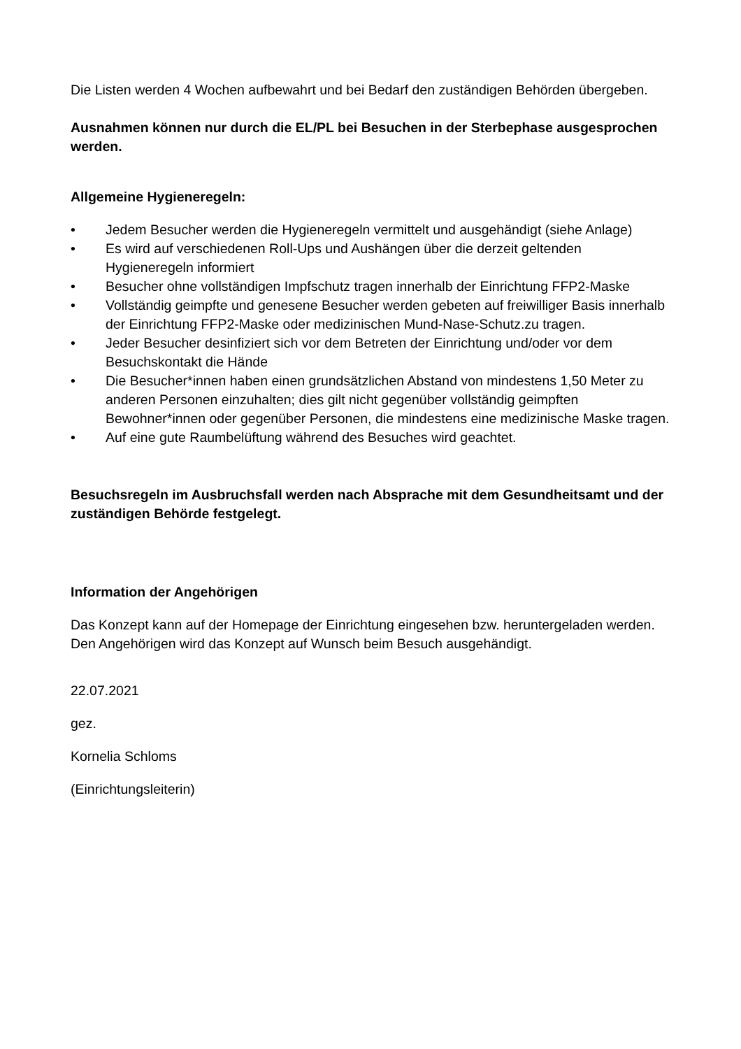Die Listen werden 4 Wochen aufbewahrt und bei Bedarf den zuständigen Behörden übergeben.
Ausnahmen können nur durch die EL/PL bei Besuchen in der Sterbephase ausgesprochen werden.
Allgemeine Hygieneregeln:
• Jedem Besucher werden die Hygieneregeln vermittelt und ausgehändigt (siehe Anlage)
• Es wird auf verschiedenen Roll-Ups und Aushängen über die derzeit geltenden Hygieneregeln informiert
• Besucher ohne vollständigen Impfschutz tragen innerhalb der Einrichtung FFP2-Maske
• Vollständig geimpfte und genesene Besucher werden gebeten auf freiwilliger Basis innerhalb der Einrichtung FFP2-Maske oder medizinischen Mund-Nase-Schutz.zu tragen.
• Jeder Besucher desinfiziert sich vor dem Betreten der Einrichtung und/oder vor dem Besuchskontakt die Hände
• Die Besucher*innen haben einen grundsätzlichen Abstand von mindestens 1,50 Meter zu anderen Personen einzuhalten; dies gilt nicht gegenüber vollständig geimpften Bewohner*innen oder gegenüber Personen, die mindestens eine medizinische Maske tragen.
• Auf eine gute Raumbelüftung während des Besuches wird geachtet.
Besuchsregeln im Ausbruchsfall werden nach Absprache mit dem Gesundheitsamt und der zuständigen Behörde festgelegt.
Information der Angehörigen
Das Konzept kann auf der Homepage der Einrichtung eingesehen bzw. heruntergeladen werden. Den Angehörigen wird das Konzept auf Wunsch beim Besuch ausgehändigt.
22.07.2021
gez.
Kornelia Schloms
(Einrichtungsleiterin)